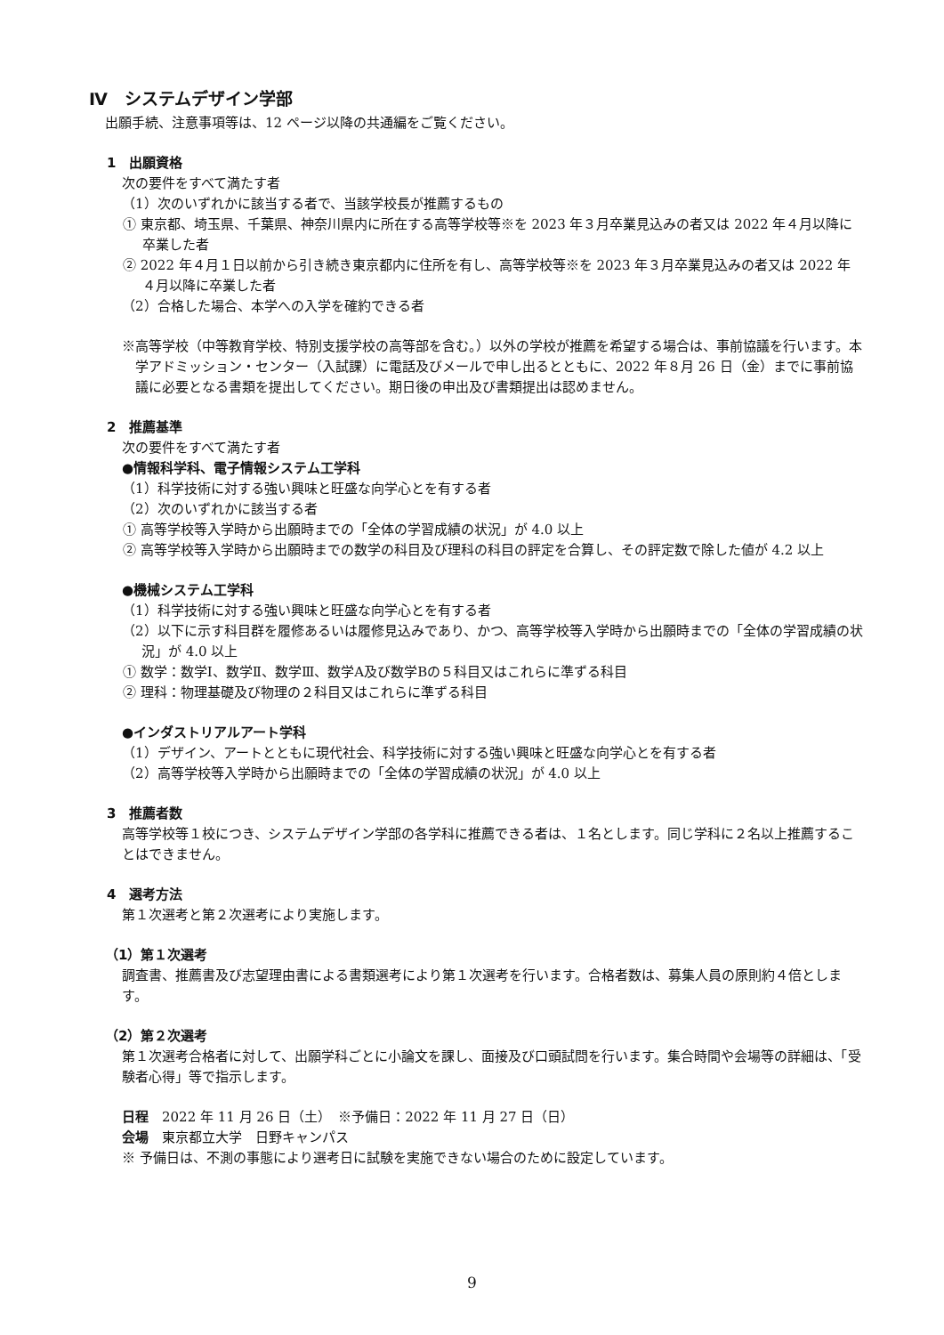Ⅳ　システムデザイン学部
出願手続、注意事項等は、12 ページ以降の共通編をご覧ください。
1　出願資格
次の要件をすべて満たす者
（1）次のいずれかに該当する者で、当該学校長が推薦するもの
① 東京都、埼玉県、千葉県、神奈川県内に所在する高等学校等※を 2023 年３月卒業見込みの者又は 2022 年４月以降に卒業した者
② 2022 年４月１日以前から引き続き東京都内に住所を有し、高等学校等※を 2023 年３月卒業見込みの者又は 2022 年４月以降に卒業した者
（2）合格した場合、本学への入学を確約できる者
※高等学校（中等教育学校、特別支援学校の高等部を含む。）以外の学校が推薦を希望する場合は、事前協議を行います。本学アドミッション・センター（入試課）に電話及びメールで申し出るとともに、2022 年８月 26 日（金）までに事前協議に必要となる書類を提出してください。期日後の申出及び書類提出は認めません。
2　推薦基準
次の要件をすべて満たす者
●情報科学科、電子情報システム工学科
（1）科学技術に対する強い興味と旺盛な向学心とを有する者
（2）次のいずれかに該当する者
① 高等学校等入学時から出願時までの「全体の学習成績の状況」が 4.0 以上
② 高等学校等入学時から出願時までの数学の科目及び理科の科目の評定を合算し、その評定数で除した値が 4.2 以上
●機械システム工学科
（1）科学技術に対する強い興味と旺盛な向学心とを有する者
（2）以下に示す科目群を履修あるいは履修見込みであり、かつ、高等学校等入学時から出願時までの「全体の学習成績の状況」が 4.0 以上
① 数学：数学Ⅰ、数学Ⅱ、数学Ⅲ、数学A及び数学Bの５科目又はこれらに準ずる科目
② 理科：物理基礎及び物理の２科目又はこれらに準ずる科目
●インダストリアルアート学科
（1）デザイン、アートとともに現代社会、科学技術に対する強い興味と旺盛な向学心とを有する者
（2）高等学校等入学時から出願時までの「全体の学習成績の状況」が 4.0 以上
3　推薦者数
高等学校等１校につき、システムデザイン学部の各学科に推薦できる者は、１名とします。同じ学科に２名以上推薦することはできません。
4　選考方法
第１次選考と第２次選考により実施します。
（1）第１次選考
調査書、推薦書及び志望理由書による書類選考により第１次選考を行います。合格者数は、募集人員の原則約４倍とします。
（2）第２次選考
第１次選考合格者に対して、出願学科ごとに小論文を課し、面接及び口頭試問を行います。集合時間や会場等の詳細は、「受験者心得」等で指示します。
日程　2022 年 11 月 26 日（土）　※予備日：2022 年 11 月 27 日（日）
会場　東京都立大学　日野キャンパス
※ 予備日は、不測の事態により選考日に試験を実施できない場合のために設定しています。
9